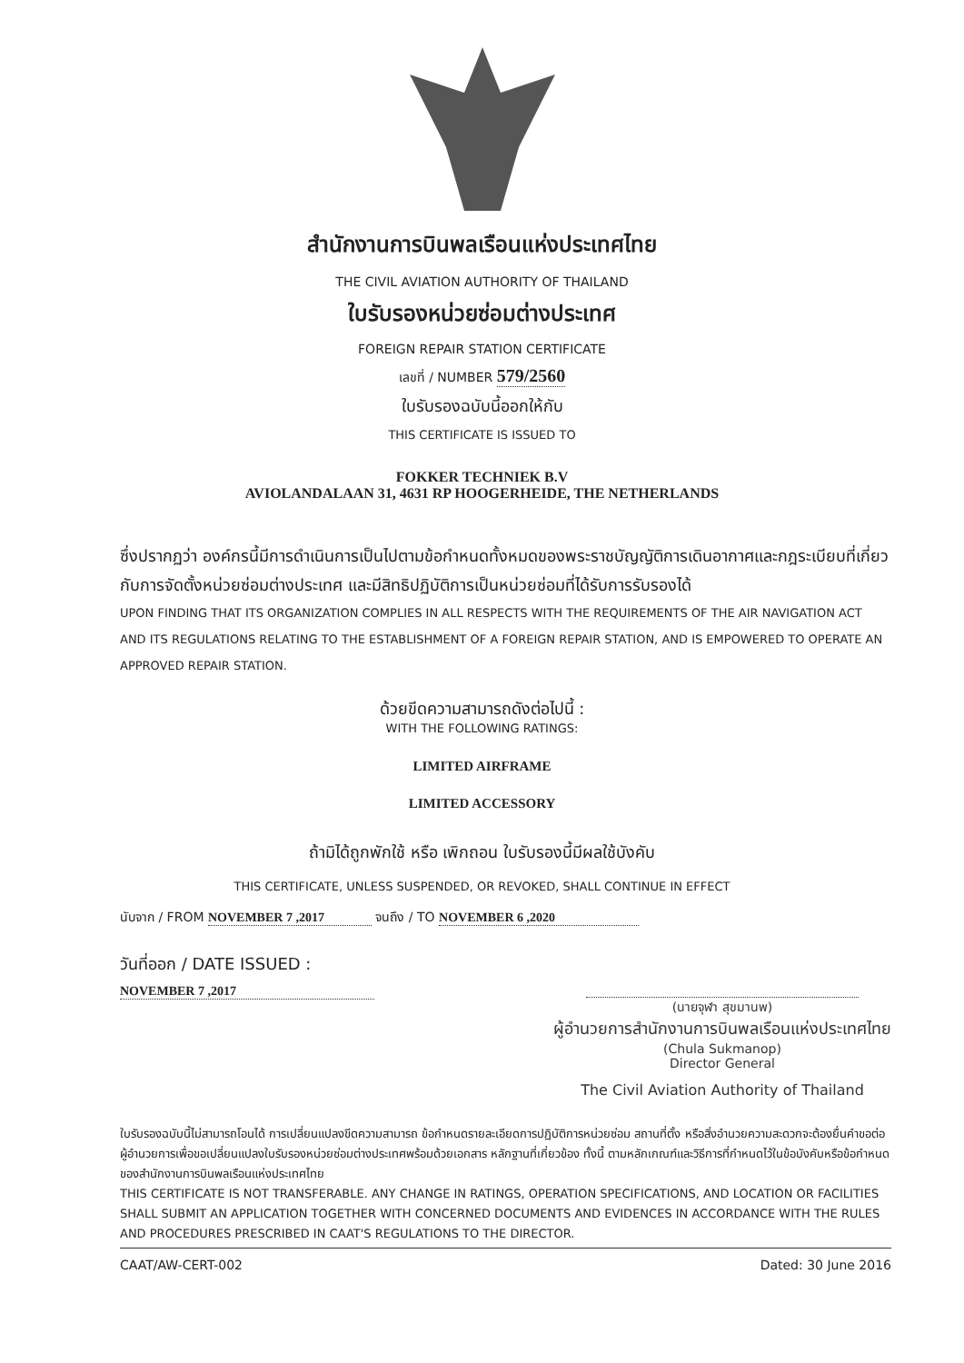สำนักงานการบินพลเรือนแห่งประเทศไทย
THE CIVIL AVIATION AUTHORITY OF THAILAND
ใบรับรองหน่วยซ่อมต่างประเทศ
FOREIGN REPAIR STATION CERTIFICATE
เลขที่ / NUMBER 579/2560
ใบรับรองฉบับนี้ออกให้กับ
THIS CERTIFICATE IS ISSUED TO
FOKKER TECHNIEK B.V
AVIOLANDALAAN 31, 4631 RP HOOGERHEIDE, THE NETHERLANDS
ซึ่งปรากฏว่า องค์กรนี้มีการดำเนินการเป็นไปตามข้อกำหนดทั้งหมดของพระราชบัญญัติการเดินอากาศและกฎระเบียบที่เกี่ยวกับการจัดตั้งหน่วยซ่อมต่างประเทศ และมีสิทธิปฏิบัติการเป็นหน่วยซ่อมที่ได้รับการรับรองได้
UPON FINDING THAT ITS ORGANIZATION COMPLIES IN ALL RESPECTS WITH THE REQUIREMENTS OF THE AIR NAVIGATION ACT AND ITS REGULATIONS RELATING TO THE ESTABLISHMENT OF A FOREIGN REPAIR STATION, AND IS EMPOWERED TO OPERATE AN APPROVED REPAIR STATION.
ด้วยขีดความสามารถดังต่อไปนี้ :
WITH THE FOLLOWING RATINGS:
LIMITED AIRFRAME
LIMITED ACCESSORY
ถ้ามิได้ถูกพักใช้ หรือ เพิกถอน ใบรับรองนี้มีผลใช้บังคับ
THIS CERTIFICATE, UNLESS SUSPENDED, OR REVOKED, SHALL CONTINUE IN EFFECT
นับจาก / FROM NOVEMBER 7 ,2017 จนถึง / TO NOVEMBER 6 ,2020
วันที่ออก / DATE ISSUED :
NOVEMBER 7 ,2017
(นายจุฬา สุขมานพ)
ผู้อำนวยการสำนักงานการบินพลเรือนแห่งประเทศไทย
(Chula Sukmanop)
Director General
The Civil Aviation Authority of Thailand
ใบรับรองฉบับนี้ไม่สามารถโอนได้ การเปลี่ยนแปลงขีดความสามารถ ข้อกำหนดรายละเอียดการปฏิบัติการหน่วยซ่อม สถานที่ตั้ง หรือสิ่งอำนวยความสะดวกจะต้องยื่นคำขอต่อผู้อำนวยการเพื่อขอเปลี่ยนแปลงใบรับรองหน่วยซ่อมต่างประเทศพร้อมด้วยเอกสาร หลักฐานที่เกี่ยวข้อง ทั้งนี้ ตามหลักเกณฑ์และวิธีการที่กำหนดไว้ในข้อบังคับหรือข้อกำหนดของสำนักงานการบินพลเรือนแห่งประเทศไทย
THIS CERTIFICATE IS NOT TRANSFERABLE. ANY CHANGE IN RATINGS, OPERATION SPECIFICATIONS, AND LOCATION OR FACILITIES SHALL SUBMIT AN APPLICATION TOGETHER WITH CONCERNED DOCUMENTS AND EVIDENCES IN ACCORDANCE WITH THE RULES AND PROCEDURES PRESCRIBED IN CAAT'S REGULATIONS TO THE DIRECTOR.
CAAT/AW-CERT-002 Dated: 30 June 2016